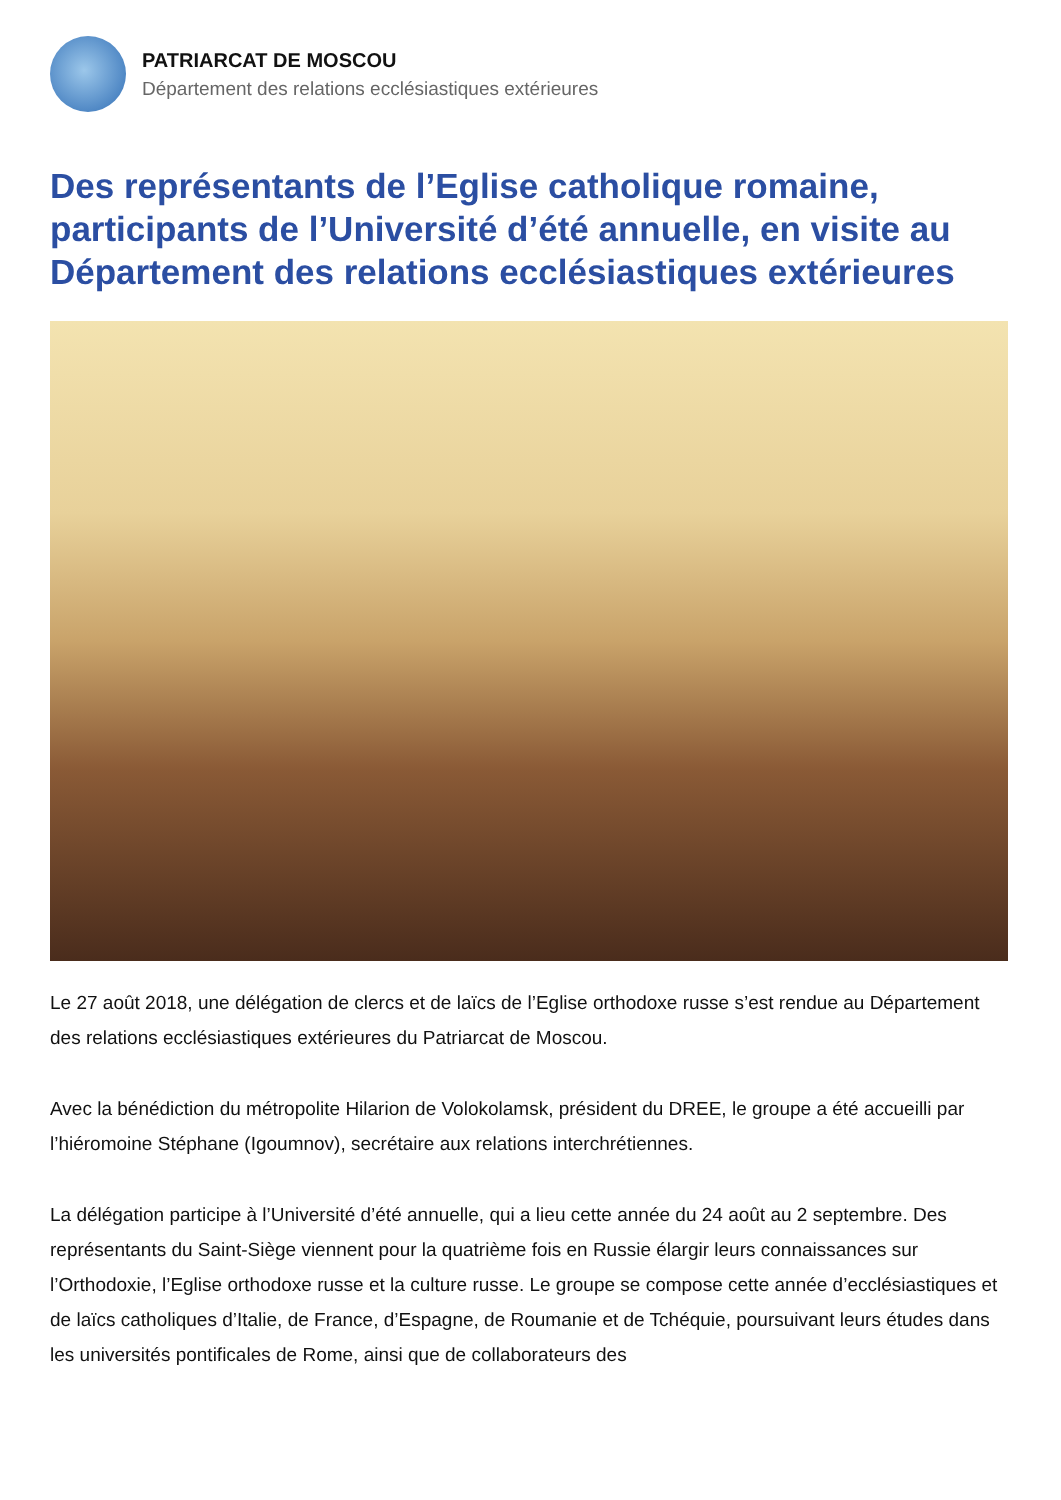PATRIARCAT DE MOSCOU
Département des relations ecclésiastiques extérieures
Des représentants de l’Eglise catholique romaine, participants de l’Université d’été annuelle, en visite au Département des relations ecclésiastiques extérieures
Le 27 août 2018, une délégation de clercs et de laïcs de l’Eglise orthodoxe russe s’est rendue au Département des relations ecclésiastiques extérieures du Patriarcat de Moscou.
Avec la bénédiction du métropolite Hilarion de Volokolamsk, président du DREE, le groupe a été accueilli par l’hiéromoine Stéphane (Igoumnov), secrétaire aux relations interchrétiennes.
La délégation participe à l’Université d’été annuelle, qui a lieu cette année du 24 août au 2 septembre. Des représentants du Saint-Siège viennent pour la quatrième fois en Russie élargir leurs connaissances sur l’Orthodoxie, l’Eglise orthodoxe russe et la culture russe. Le groupe se compose cette année d’ecclésiastiques et de laïcs catholiques d’Italie, de France, d’Espagne, de Roumanie et de Tchéquie, poursuivant leurs études dans les universités pontificales de Rome, ainsi que de collaborateurs des